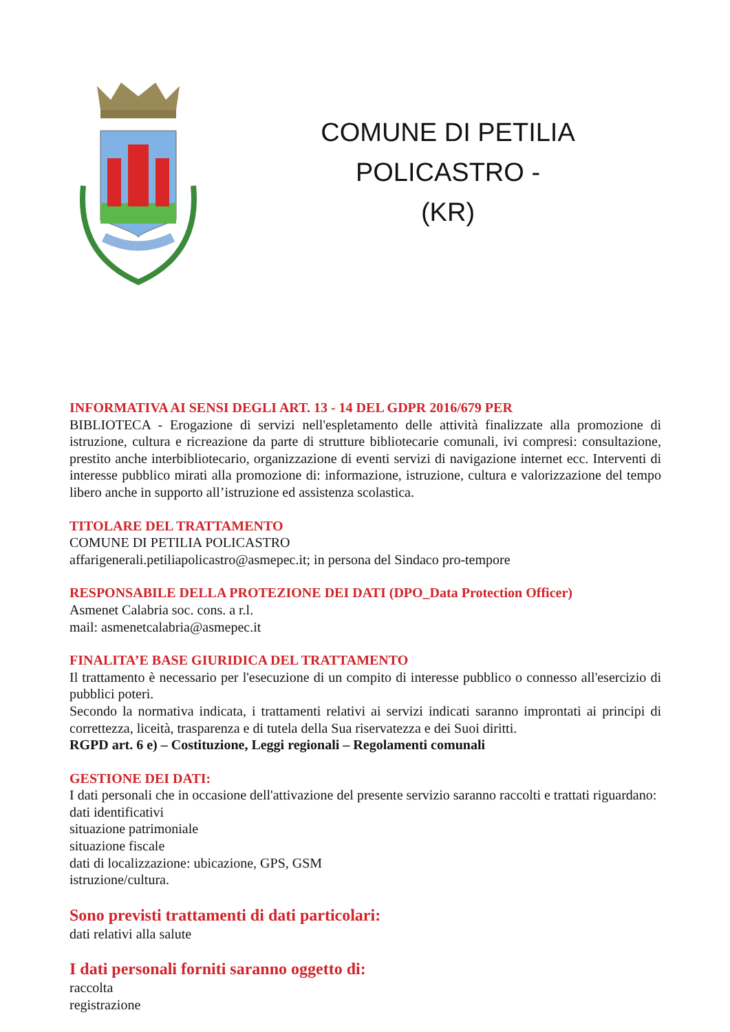COMUNE DI PETILIA POLICASTRO -
(KR)
INFORMATIVA AI SENSI DEGLI ART. 13 - 14 DEL GDPR 2016/679 PER
BIBLIOTECA - Erogazione di servizi nell'espletamento delle attività finalizzate alla promozione di istruzione, cultura e ricreazione da parte di strutture bibliotecarie comunali, ivi compresi: consultazione, prestito anche interbibliotecario, organizzazione di eventi servizi di navigazione internet ecc. Interventi di interesse pubblico mirati alla promozione di: informazione, istruzione, cultura e valorizzazione del tempo libero anche in supporto all’istruzione ed assistenza scolastica.
TITOLARE DEL TRATTAMENTO
COMUNE DI PETILIA POLICASTRO
affarigenerali.petiliapolicastro@asmepec.it; in persona del Sindaco pro-tempore
RESPONSABILE DELLA PROTEZIONE DEI DATI (DPO_Data Protection Officer)
Asmenet Calabria soc. cons. a r.l.
mail: asmenetcalabria@asmepec.it
FINALITA’E BASE GIURIDICA DEL TRATTAMENTO
Il trattamento è necessario per l'esecuzione di un compito di interesse pubblico o connesso all'esercizio di pubblici poteri.
Secondo la normativa indicata, i trattamenti relativi ai servizi indicati saranno improntati ai principi di correttezza, liceità, trasparenza e di tutela della Sua riservatezza e dei Suoi diritti.
RGPD art. 6 e) – Costituzione, Leggi regionali – Regolamenti comunali
GESTIONE DEI DATI:
I dati personali che in occasione dell'attivazione del presente servizio saranno raccolti e trattati riguardano:
dati identificativi
situazione patrimoniale
situazione fiscale
dati di localizzazione: ubicazione, GPS, GSM
istruzione/cultura.
Sono previsti trattamenti di dati particolari:
dati relativi alla salute
I dati personali forniti saranno oggetto di:
raccolta
registrazione